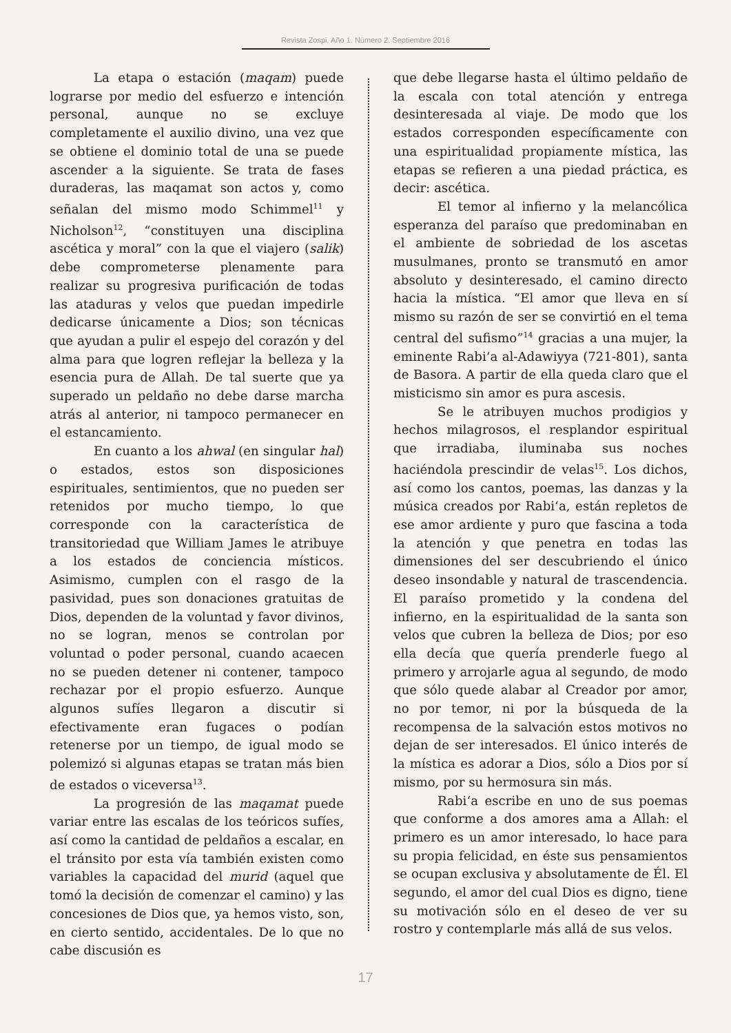Revista Zospi. Año 1. Número 2. Septiembre 2016
La etapa o estación (maqam) puede lograrse por medio del esfuerzo e intención personal, aunque no se excluye completamente el auxilio divino, una vez que se obtiene el dominio total de una se puede ascender a la siguiente. Se trata de fases duraderas, las maqamat son actos y, como señalan del mismo modo Schimmel<sup>11</sup> y Nicholson<sup>12</sup>, “constituyen una disciplina ascética y moral” con la que el viajero (salik) debe comprometerse plenamente para realizar su progresiva purificación de todas las ataduras y velos que puedan impedirle dedicarse únicamente a Dios; son técnicas que ayudan a pulir el espejo del corazón y del alma para que logren reflejar la belleza y la esencia pura de Allah. De tal suerte que ya superado un peldaño no debe darse marcha atrás al anterior, ni tampoco permanecer en el estancamiento.
En cuanto a los ahwal (en singular hal) o estados, estos son disposiciones espirituales, sentimientos, que no pueden ser retenidos por mucho tiempo, lo que corresponde con la característica de transitoriedad que William James le atribuye a los estados de conciencia místicos. Asimismo, cumplen con el rasgo de la pasividad, pues son donaciones gratuitas de Dios, dependen de la voluntad y favor divinos, no se logran, menos se controlan por voluntad o poder personal, cuando acaecen no se pueden detener ni contener, tampoco rechazar por el propio esfuerzo. Aunque algunos sufíes llegaron a discutir si efectivamente eran fugaces o podían retenerse por un tiempo, de igual modo se polemizó si algunas etapas se tratan más bien de estados o viceversa<sup>13</sup>.
La progresión de las maqamat puede variar entre las escalas de los teóricos sufíes, así como la cantidad de peldaños a escalar, en el tránsito por esta vía también existen como variables la capacidad del murid (aquel que tomó la decisión de comenzar el camino) y las concesiones de Dios que, ya hemos visto, son, en cierto sentido, accidentales. De lo que no cabe discusión es
que debe llegarse hasta el último peldaño de la escala con total atención y entrega desinteresada al viaje. De modo que los estados corresponden específicamente con una espiritualidad propiamente mística, las etapas se refieren a una piedad práctica, es decir: ascética.
El temor al infierno y la melancólica esperanza del paraíso que predominaban en el ambiente de sobriedad de los ascetas musulmanes, pronto se transmutó en amor absoluto y desinteresado, el camino directo hacia la mística. “El amor que lleva en sí mismo su razón de ser se convirtió en el tema central del sufismo”<sup>14</sup> gracias a una mujer, la eminente Rabi‘a al-Adawiyya (721-801), santa de Basora. A partir de ella queda claro que el misticismo sin amor es pura ascesis.
Se le atribuyen muchos prodigios y hechos milagrosos, el resplandor espiritual que irradiaba, iluminaba sus noches haciéndola prescindir de velas<sup>15</sup>. Los dichos, así como los cantos, poemas, las danzas y la música creados por Rabi‘a, están repletos de ese amor ardiente y puro que fascina a toda la atención y que penetra en todas las dimensiones del ser descubriendo el único deseo insondable y natural de trascendencia. El paraíso prometido y la condena del infierno, en la espiritualidad de la santa son velos que cubren la belleza de Dios; por eso ella decía que quería prenderle fuego al primero y arrojarle agua al segundo, de modo que sólo quede alabar al Creador por amor, no por temor, ni por la búsqueda de la recompensa de la salvación estos motivos no dejan de ser interesados. El único interés de la mística es adorar a Dios, sólo a Dios por sí mismo, por su hermosura sin más.
Rabi‘a escribe en uno de sus poemas que conforme a dos amores ama a Allah: el primero es un amor interesado, lo hace para su propia felicidad, en éste sus pensamientos se ocupan exclusiva y absolutamente de Él. El segundo, el amor del cual Dios es digno, tiene su motivación sólo en el deseo de ver su rostro y contemplarle más allá de sus velos.
17